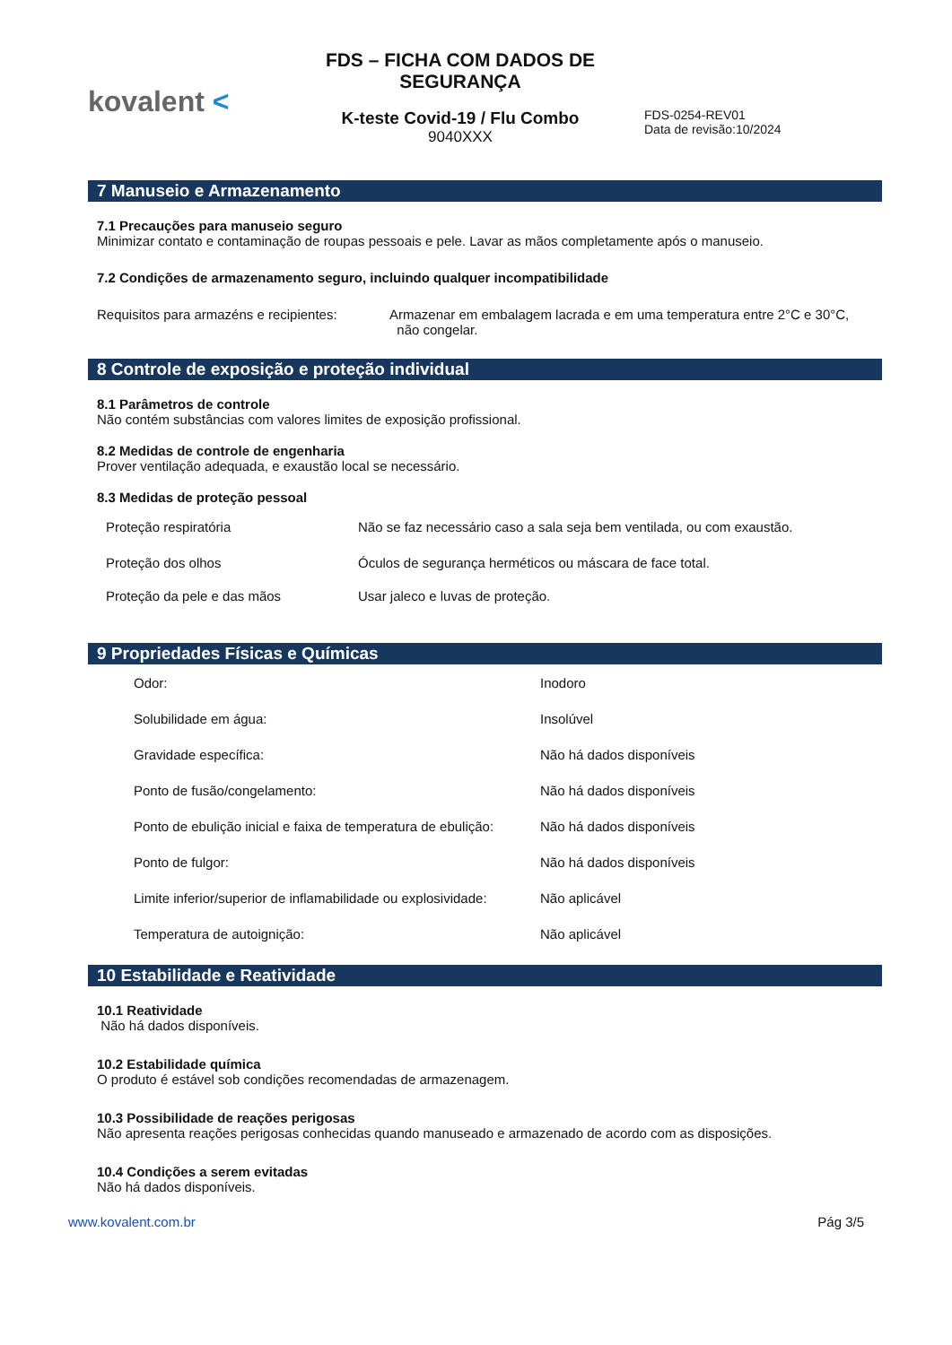kovalent <
FDS – FICHA COM DADOS DE SEGURANÇA
K-teste Covid-19 / Flu Combo
9040XXX
FDS-0254-REV01
Data de revisão:10/2024
7 Manuseio e Armazenamento
7.1 Precauções para manuseio seguro
Minimizar contato e contaminação de roupas pessoais e pele. Lavar as mãos completamente após o manuseio.
7.2 Condições de armazenamento seguro, incluindo qualquer incompatibilidade
| Requisitos para armazéns e recipientes: | Armazenar em embalagem lacrada e em uma temperatura entre 2°C e 30°C, não congelar. |
8 Controle de exposição e proteção individual
8.1 Parâmetros de controle
Não contém substâncias com valores limites de exposição profissional.
8.2 Medidas de controle de engenharia
Prover ventilação adequada, e exaustão local se necessário.
8.3 Medidas de proteção pessoal
| Proteção respiratória | Não se faz necessário caso a sala seja bem ventilada, ou com exaustão. |
| Proteção dos olhos | Óculos de segurança herméticos ou máscara de face total. |
| Proteção da pele e das mãos | Usar jaleco e luvas de proteção. |
9 Propriedades Físicas e Químicas
| Odor: | Inodoro |
| Solubilidade em água: | Insolúvel |
| Gravidade específica: | Não há dados disponíveis |
| Ponto de fusão/congelamento: | Não há dados disponíveis |
| Ponto de ebulição inicial e faixa de temperatura de ebulição: | Não há dados disponíveis |
| Ponto de fulgor: | Não há dados disponíveis |
| Limite inferior/superior de inflamabilidade ou explosividade: | Não aplicável |
| Temperatura de autoignição: | Não aplicável |
10 Estabilidade e Reatividade
10.1 Reatividade
Não há dados disponíveis.
10.2 Estabilidade química
O produto é estável sob condições recomendadas de armazenagem.
10.3 Possibilidade de reações perigosas
Não apresenta reações perigosas conhecidas quando manuseado e armazenado de acordo com as disposições.
10.4 Condições a serem evitadas
Não há dados disponíveis.
www.kovalent.com.br Pág 3/5